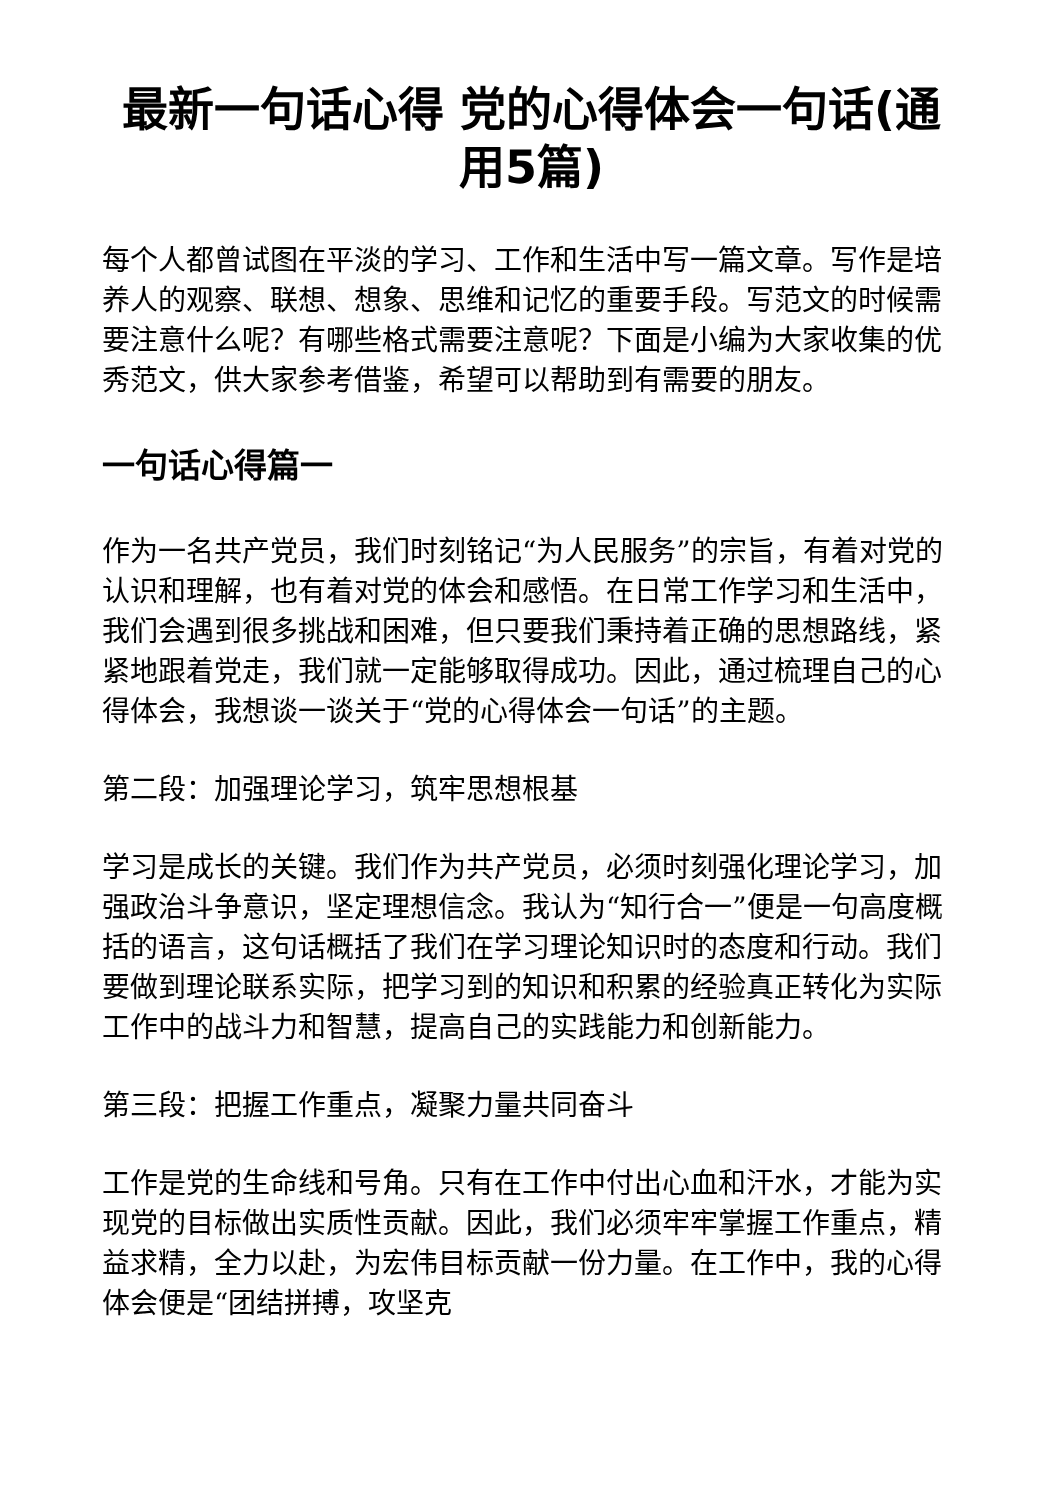最新一句话心得 党的心得体会一句话(通用5篇)
每个人都曾试图在平淡的学习、工作和生活中写一篇文章。写作是培养人的观察、联想、想象、思维和记忆的重要手段。写范文的时候需要注意什么呢？有哪些格式需要注意呢？下面是小编为大家收集的优秀范文，供大家参考借鉴，希望可以帮助到有需要的朋友。
一句话心得篇一
作为一名共产党员，我们时刻铭记“为人民服务”的宗旨，有着对党的认识和理解，也有着对党的体会和感悟。在日常工作学习和生活中，我们会遇到很多挑战和困难，但只要我们秉持着正确的思想路线，紧紧地跟着党走，我们就一定能够取得成功。因此，通过梳理自己的心得体会，我想谈一谈关于“党的心得体会一句话”的主题。
第二段：加强理论学习，筑牢思想根基
学习是成长的关键。我们作为共产党员，必须时刻强化理论学习，加强政治斗争意识，坚定理想信念。我认为“知行合一”便是一句高度概括的语言，这句话概括了我们在学习理论知识时的态度和行动。我们要做到理论联系实际，把学习到的知识和积累的经验真正转化为实际工作中的战斗力和智慧，提高自己的实践能力和创新能力。
第三段：把握工作重点，凝聚力量共同奋斗
工作是党的生命线和号角。只有在工作中付出心血和汗水，才能为实现党的目标做出实质性贡献。因此，我们必须牢牢掌握工作重点，精益求精，全力以赴，为宏伟目标贡献一份力量。在工作中，我的心得体会便是“团结拼搏，攻坚克